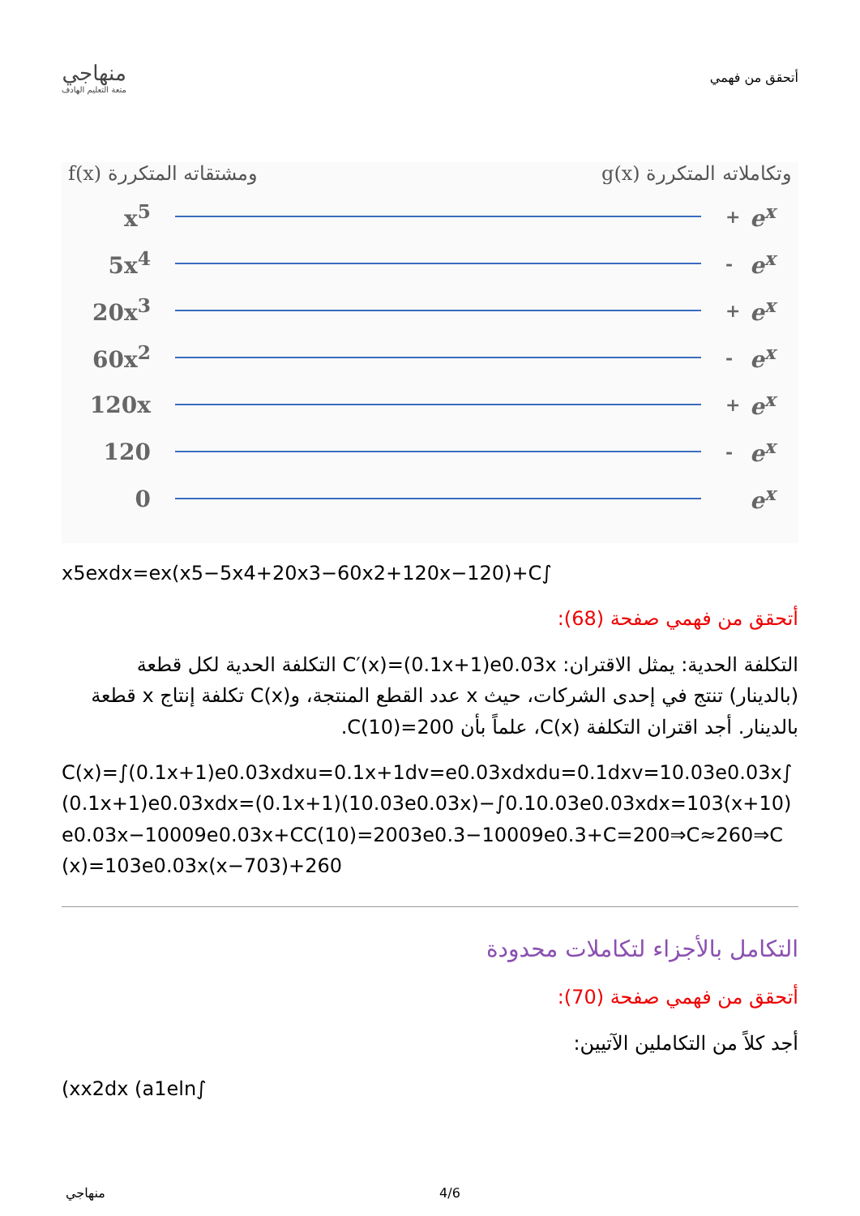منهاجي
متعة التعليم الهادف
أتحقق من فهمي
f(x) ومشتقاته المتكررة g(x) وتكاملاته المتكررة
x<sup>5</sup> + e<sup>x</sup>
5x<sup>4</sup> - e<sup>x</sup>
20x<sup>3</sup> + e<sup>x</sup>
60x<sup>2</sup> - e<sup>x</sup>
120x + e<sup>x</sup>
120 - e<sup>x</sup>
0 e<sup>x</sup>
x5exdx=ex(x5−5x4+20x3−60x2+120x−120)+C∫
أتحقق من فهمي صفحة (68):
التكلفة الحدية: يمثل الاقتران: C′(x)=(0.1x+1)e0.03x التكلفة الحدية لكل قطعة (بالدينار) تنتج في إحدى الشركات، حيث x عدد القطع المنتجة، وC(x) تكلفة إنتاج x قطعة بالدينار. أجد اقتران التكلفة C(x)، علماً بأن C(10)=200.
C(x)=∫(0.1x+1)e0.03xdxu=0.1x+1dv=e0.03xdxdu=0.1dxv=10.03e0.03x∫(0.1x+1)e0.03xdx=(0.1x+1)(10.03e0.03x)−∫0.10.03e0.03xdx=103(x+10)e0.03x−10009e0.03x+CC(10)=2003e0.3−10009e0.3+C=200⇒C≈260⇒C(x)=103e0.03x(x−703)+260
التكامل بالأجزاء لتكاملات محدودة
أتحقق من فهمي صفحة (70):
أجد كلاً من التكاملين الآتيين:
(xx2dx (a1eln∫
منهاجي 4/6